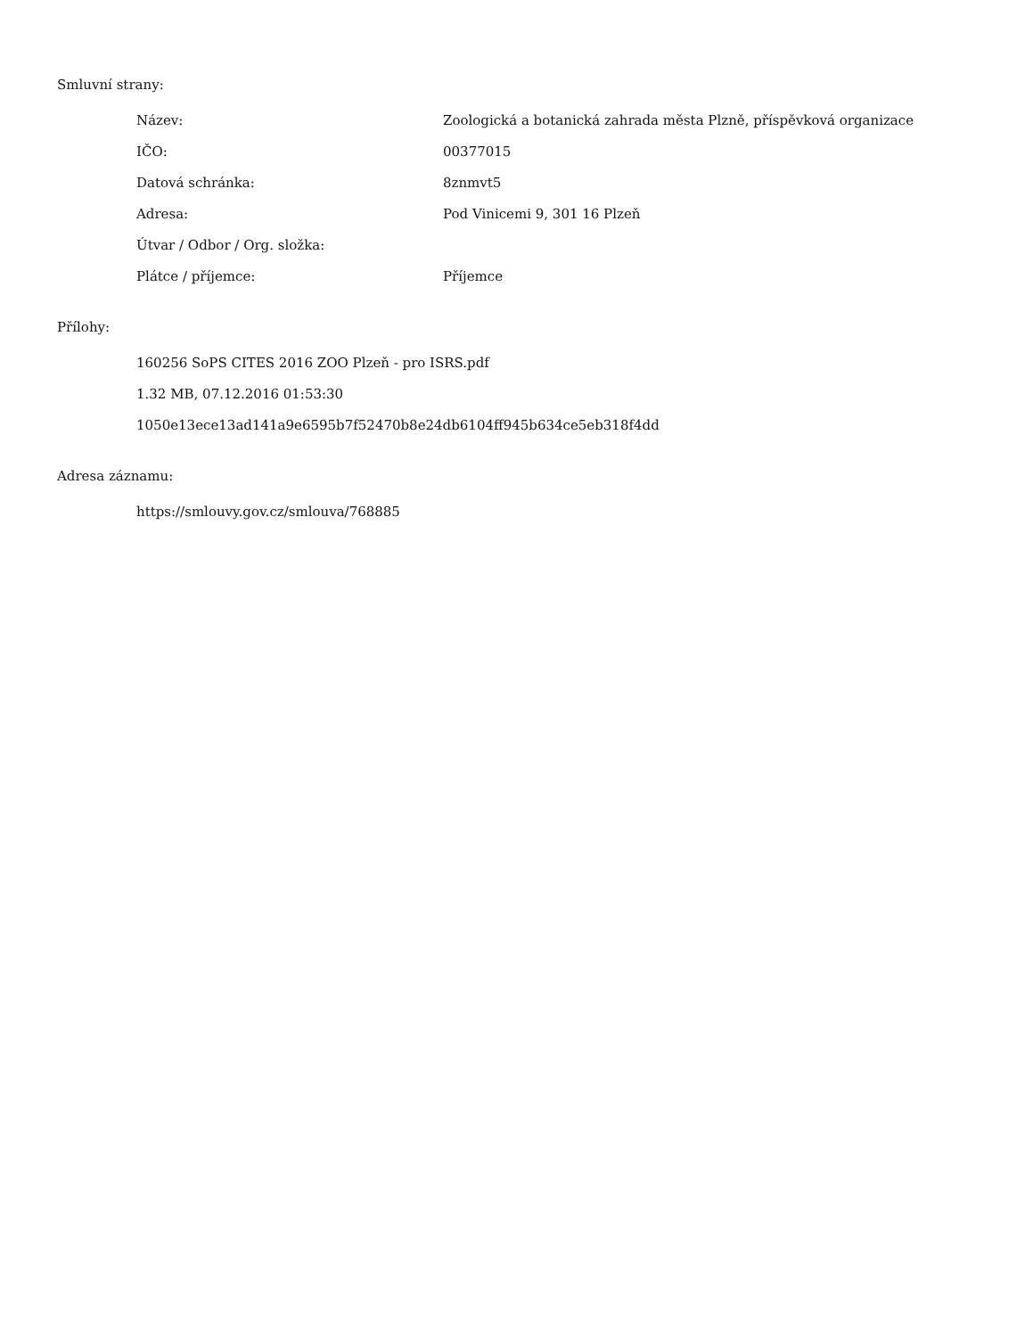Smluvní strany:
| Název: | Zoologická a botanická zahrada města Plzně, příspěvková organizace |
| IČO: | 00377015 |
| Datová schránka: | 8znmvt5 |
| Adresa: | Pod Vinicemi 9, 301 16 Plzeň |
| Útvar / Odbor / Org. složka: | |
| Plátce / příjemce: | Příjemce |
Přílohy:
160256 SoPS CITES 2016 ZOO Plzeň - pro ISRS.pdf
1.32 MB, 07.12.2016 01:53:30
1050e13ece13ad141a9e6595b7f52470b8e24db6104ff945b634ce5eb318f4dd
Adresa záznamu:
https://smlouvy.gov.cz/smlouva/768885